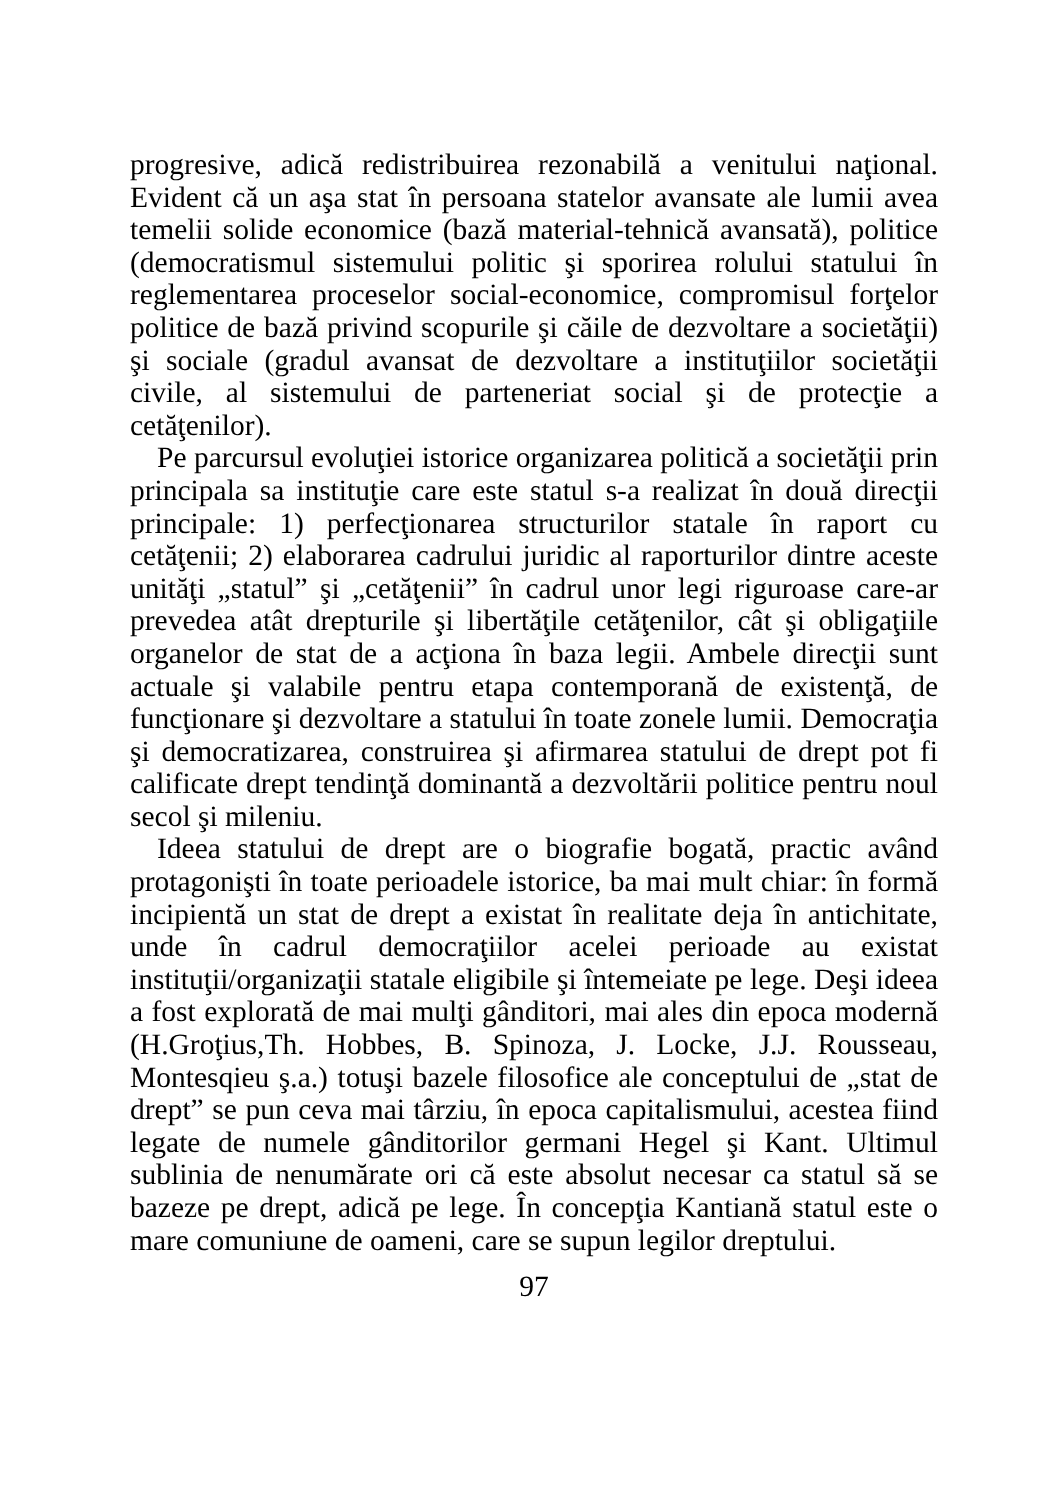progresive, adică redistribuirea rezonabilă a venitului naţional. Evident că un aşa stat în persoana statelor avansate ale lumii avea temelii solide economice (bază material-tehnică avansată), politice (democratismul sistemului politic şi sporirea rolului statului în reglementarea proceselor social-economice, compromisul forţelor politice de bază privind scopurile şi căile de dezvoltare a societăţii) şi sociale (gradul avansat de dezvoltare a instituţiilor societăţii civile, al sistemului de parteneriat social şi de protecţie a cetăţenilor).
Pe parcursul evoluţiei istorice organizarea politică a societăţii prin principala sa instituţie care este statul s-a realizat în două direcţii principale: 1) perfecţionarea structurilor statale în raport cu cetăţenii; 2) elaborarea cadrului juridic al raporturilor dintre aceste unităţi „statul” şi „cetăţenii” în cadrul unor legi riguroase care-ar prevedea atât drepturile şi libertăţile cetăţenilor, cât şi obligaţiile organelor de stat de a acţiona în baza legii. Ambele direcţii sunt actuale şi valabile pentru etapa contemporană de existenţă, de funcţionare şi dezvoltare a statului în toate zonele lumii. Democraţia şi democratizarea, construirea şi afirmarea statului de drept pot fi calificate drept tendinţă dominantă a dezvoltării politice pentru noul secol şi mileniu.
Ideea statului de drept are o biografie bogată, practic având protagonişti în toate perioadele istorice, ba mai mult chiar: în formă incipientă un stat de drept a existat în realitate deja în antichitate, unde în cadrul democraţiilor acelei perioade au existat instituţii/organizaţii statale eligibile şi întemeiate pe lege. Deşi ideea a fost explorată de mai mulţi gânditori, mai ales din epoca modernă (H.Groţius,Th. Hobbes, B. Spinoza, J. Locke, J.J. Rousseau, Montesqieu ş.a.) totuşi bazele filosofice ale conceptului de „stat de drept” se pun ceva mai târziu, în epoca capitalismului, acestea fiind legate de numele gânditorilor germani Hegel şi Kant. Ultimul sublinia de nenumărate ori că este absolut necesar ca statul să se bazeze pe drept, adică pe lege. În concepţia Kantiană statul este o mare comuniune de oameni, care se supun legilor dreptului.
97